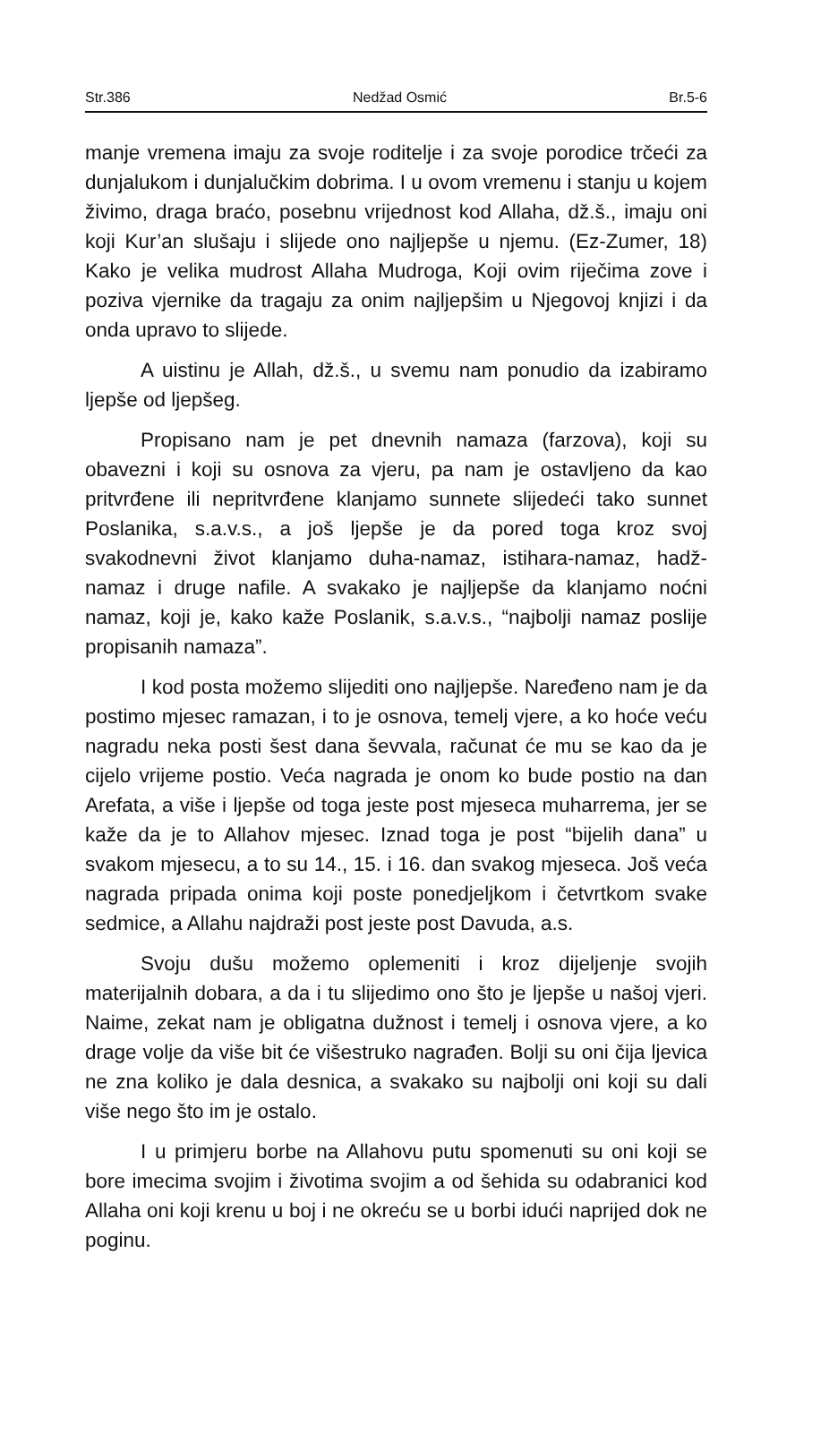Str.386 Nedžad Osmić Br.5-6
manje vremena imaju za svoje roditelje i za svoje porodice trčeći za dunjalukom i dunjalučkim dobrima. I u ovom vremenu i stanju u kojem živimo, draga braćo, posebnu vrijednost kod Allaha, dž.š., imaju oni koji Kur’an slušaju i slijede ono najljepše u njemu. (Ez-Zumer, 18) Kako je velika mudrost Allaha Mudroga, Koji ovim riječima zove i poziva vjernike da tragaju za onim najljepšim u Njegovoj knjizi i da onda upravo to slijede.
A uistinu je Allah, dž.š., u svemu nam ponudio da izabiramo ljepše od ljepšeg.
Propisano nam je pet dnevnih namaza (farzova), koji su obavezni i koji su osnova za vjeru, pa nam je ostavljeno da kao pritvrđene ili nepritvrđene klanjamo sunnete slijedeći tako sunnet Poslanika, s.a.v.s., a još ljepše je da pored toga kroz svoj svakodnevni život klanjamo duha-namaz, istihara-namaz, hadž-namaz i druge nafile. A svakako je najljepše da klanjamo noćni namaz, koji je, kako kaže Poslanik, s.a.v.s., “najbolji namaz poslije propisanih namaza”.
I kod posta možemo slijediti ono najljepše. Naređeno nam je da postimo mjesec ramazan, i to je osnova, temelj vjere, a ko hoće veću nagradu neka posti šest dana ševvala, računat će mu se kao da je cijelo vrijeme postio. Veća nagrada je onom ko bude postio na dan Arefata, a više i ljepše od toga jeste post mjeseca muharrema, jer se kaže da je to Allahov mjesec. Iznad toga je post “bijelih dana” u svakom mjesecu, a to su 14., 15. i 16. dan svakog mjeseca. Još veća nagrada pripada onima koji poste ponedjeljkom i četvrtkom svake sedmice, a Allahu najdraži post jeste post Davuda, a.s.
Svoju dušu možemo oplemeniti i kroz dijeljenje svojih materijalnih dobara, a da i tu slijedimo ono što je ljepše u našoj vjeri. Naime, zekat nam je obligatna dužnost i temelj i osnova vjere, a ko drage volje da više bit će višestruko nagrađen. Bolji su oni čija ljevica ne zna koliko je dala desnica, a svakako su najbolji oni koji su dali više nego što im je ostalo.
I u primjeru borbe na Allahovu putu spomenuti su oni koji se bore imecima svojim i životima svojim a od šehida su odabranici kod Allaha oni koji krenu u boj i ne okreću se u borbi idući naprijed dok ne poginu.